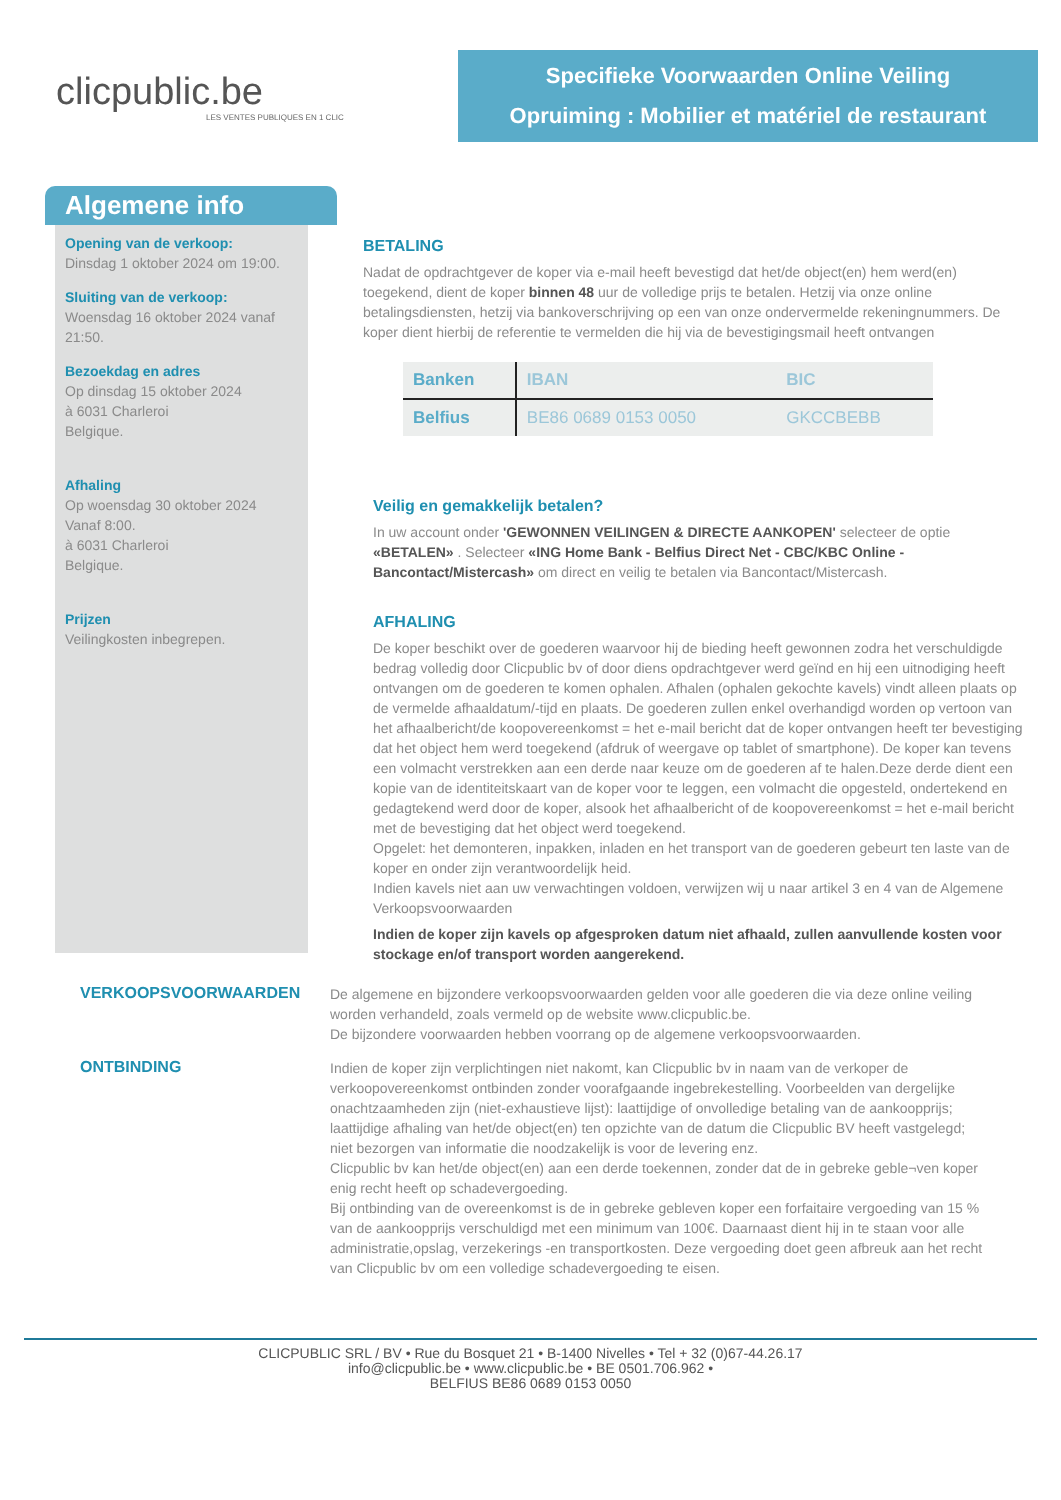clicpublic.be
LES VENTES PUBLIQUES EN 1 CLIC
Specifieke Voorwaarden Online Veiling
Opruiming : Mobilier et matériel de restaurant
Algemene info
Opening van de verkoop:
Dinsdag 1 oktober 2024 om 19:00.
Sluiting van de verkoop:
Woensdag 16 oktober 2024 vanaf 21:50.
Bezoekdag en adres
Op dinsdag 15 oktober 2024
à 6031 Charleroi
Belgique.
Afhaling
Op woensdag 30 oktober 2024
Vanaf 8:00.
à 6031 Charleroi
Belgique.
Prijzen
Veilingkosten inbegrepen.
BETALING
Nadat de opdrachtgever de koper via e-mail heeft bevestigd dat het/de object(en) hem werd(en) toegekend, dient de koper binnen 48 uur de volledige prijs te betalen. Hetzij via onze online betalingsdiensten, hetzij via bankoverschrijving op een van onze ondervermelde rekeningnummers. De koper dient hierbij de referentie te vermelden die hij via de bevestigingsmail heeft ontvangen
| Banken | IBAN | BIC |
| --- | --- | --- |
| Belfius | BE86 0689 0153 0050 | GKCCBEBB |
Veilig en gemakkelijk betalen?
In uw account onder 'GEWONNEN VEILINGEN & DIRECTE AANKOPEN' selecteer de optie «BETALEN» . Selecteer «ING Home Bank - Belfius Direct Net - CBC/KBC Online - Bancontact/Mistercash» om direct en veilig te betalen via Bancontact/Mistercash.
AFHALING
De koper beschikt over de goederen waarvoor hij de bieding heeft gewonnen zodra het verschuldigde bedrag volledig door Clicpublic bv of door diens opdrachtgever werd geïnd en hij een uitnodiging heeft ontvangen om de goederen te komen ophalen. Afhalen (ophalen gekochte kavels) vindt alleen plaats op de vermelde afhaaldatum/-tijd en plaats. De goederen zullen enkel overhandigd worden op vertoon van het afhaalbericht/de koopovereenkomst = het e-mail bericht dat de koper ontvangen heeft ter bevestiging dat het object hem werd toegekend (afdruk of weergave op tablet of smartphone). De koper kan tevens een volmacht verstrekken aan een derde naar keuze om de goederen af te halen.Deze derde dient een kopie van de identiteitskaart van de koper voor te leggen, een volmacht die opgesteld, ondertekend en gedagtekend werd door de koper, alsook het afhaalbericht of de koopovereenkomst = het e-mail bericht met de bevestiging dat het object werd toegekend.
Opgelet: het demonteren, inpakken, inladen en het transport van de goederen gebeurt ten laste van de koper en onder zijn verantwoordelijk heid.
Indien kavels niet aan uw verwachtingen voldoen, verwijzen wij u naar artikel 3 en 4 van de Algemene Verkoopsvoorwaarden
Indien de koper zijn kavels op afgesproken datum niet afhaald, zullen aanvullende kosten voor stockage en/of transport worden aangerekend.
VERKOOPSVOORWAARDEN
De algemene en bijzondere verkoopsvoorwaarden gelden voor alle goederen die via deze online veiling worden verhandeld, zoals vermeld op de website www.clicpublic.be.
De bijzondere voorwaarden hebben voorrang op de algemene verkoopsvoorwaarden.
ONTBINDING
Indien de koper zijn verplichtingen niet nakomt, kan Clicpublic bv in naam van de verkoper de verkoopovereenkomst ontbinden zonder voorafgaande ingebrekestelling. Voorbeelden van dergelijke onachtzaamheden zijn (niet-exhaustieve lijst): laattijdige of onvolledige betaling van de aankoopprijs; laattijdige afhaling van het/de object(en) ten opzichte van de datum die Clicpublic BV heeft vastgelegd; niet bezorgen van informatie die noodzakelijk is voor de levering enz.
Clicpublic bv kan het/de object(en) aan een derde toekennen, zonder dat de in gebreke geble¬ven koper enig recht heeft op schadevergoeding.
Bij ontbinding van de overeenkomst is de in gebreke gebleven koper een forfaitaire vergoeding van 15 % van de aankoopprijs verschuldigd met een minimum van 100€. Daarnaast dient hij in te staan voor alle administratie,opslag, verzekerings -en transportkosten. Deze vergoeding doet geen afbreuk aan het recht van Clicpublic bv om een volledige schadevergoeding te eisen.
CLICPUBLIC SRL / BV • Rue du Bosquet 21 • B-1400 Nivelles • Tel + 32 (0)67-44.26.17
info@clicpublic.be • www.clicpublic.be • BE 0501.706.962 •
BELFIUS BE86 0689 0153 0050